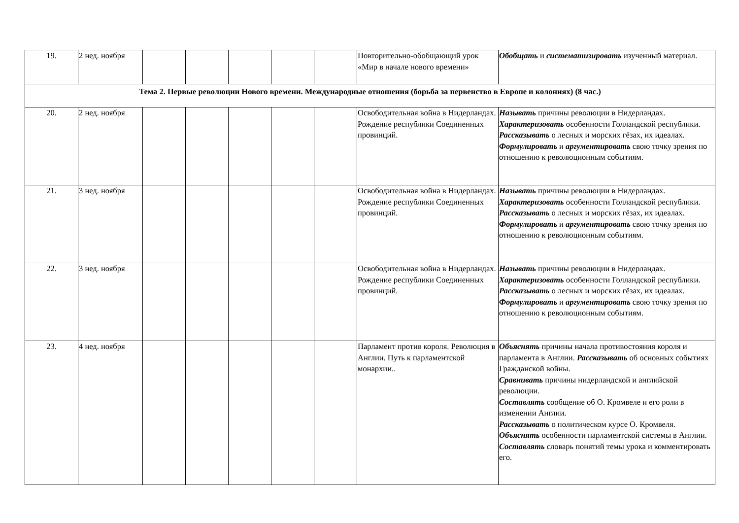| 19. | 2 нед. ноября | | | | | | Повторительно-обобщающий урок «Мир в начале нового времени» | Обобщать и систематизировать изученный материал. |
| Тема 2. Первые революции Нового времени. Международные отношения (борьба за первенство в Европе и колониях) (8 час.) | | | | | | | | |
| 20. | 2 нед. ноября | | | | | | Освободительная война в Нидерландах. Рождение республики Соединенных провинций. | Называть причины революции в Нидерландах. Характеризовать особенности Голландской республики. Рассказывать о лесных и морских гёзах, их идеалах. Формулировать и аргументировать свою точку зрения по отношению к революционным событиям. |
| 21. | 3 нед. ноября | | | | | | Освободительная война в Нидерландах. Рождение республики Соединенных провинций. | Называть причины революции в Нидерландах. Характеризовать особенности Голландской республики. Рассказывать о лесных и морских гёзах, их идеалах. Формулировать и аргументировать свою точку зрения по отношению к революционным событиям. |
| 22. | 3 нед. ноября | | | | | | Освободительная война в Нидерландах. Рождение республики Соединенных провинций. | Называть причины революции в Нидерландах. Характеризовать особенности Голландской республики. Рассказывать о лесных и морских гёзах, их идеалах. Формулировать и аргументировать свою точку зрения по отношению к революционным событиям. |
| 23. | 4 нед. ноября | | | | | | Парламент против короля. Революция в Англии. Путь к парламентской монархии.. | Объяснять причины начала противостояния короля и парламента в Англии. Рассказывать об основных событиях Гражданской войны. Сравнивать причины нидерландской и английской революции. Составлять сообщение об О. Кромвеле и его роли в изменении Англии. Рассказывать о политическом курсе О. Кромвеля. Объяснять особенности парламентской системы в Англии. Составлять словарь понятий темы урока и комментировать его. |